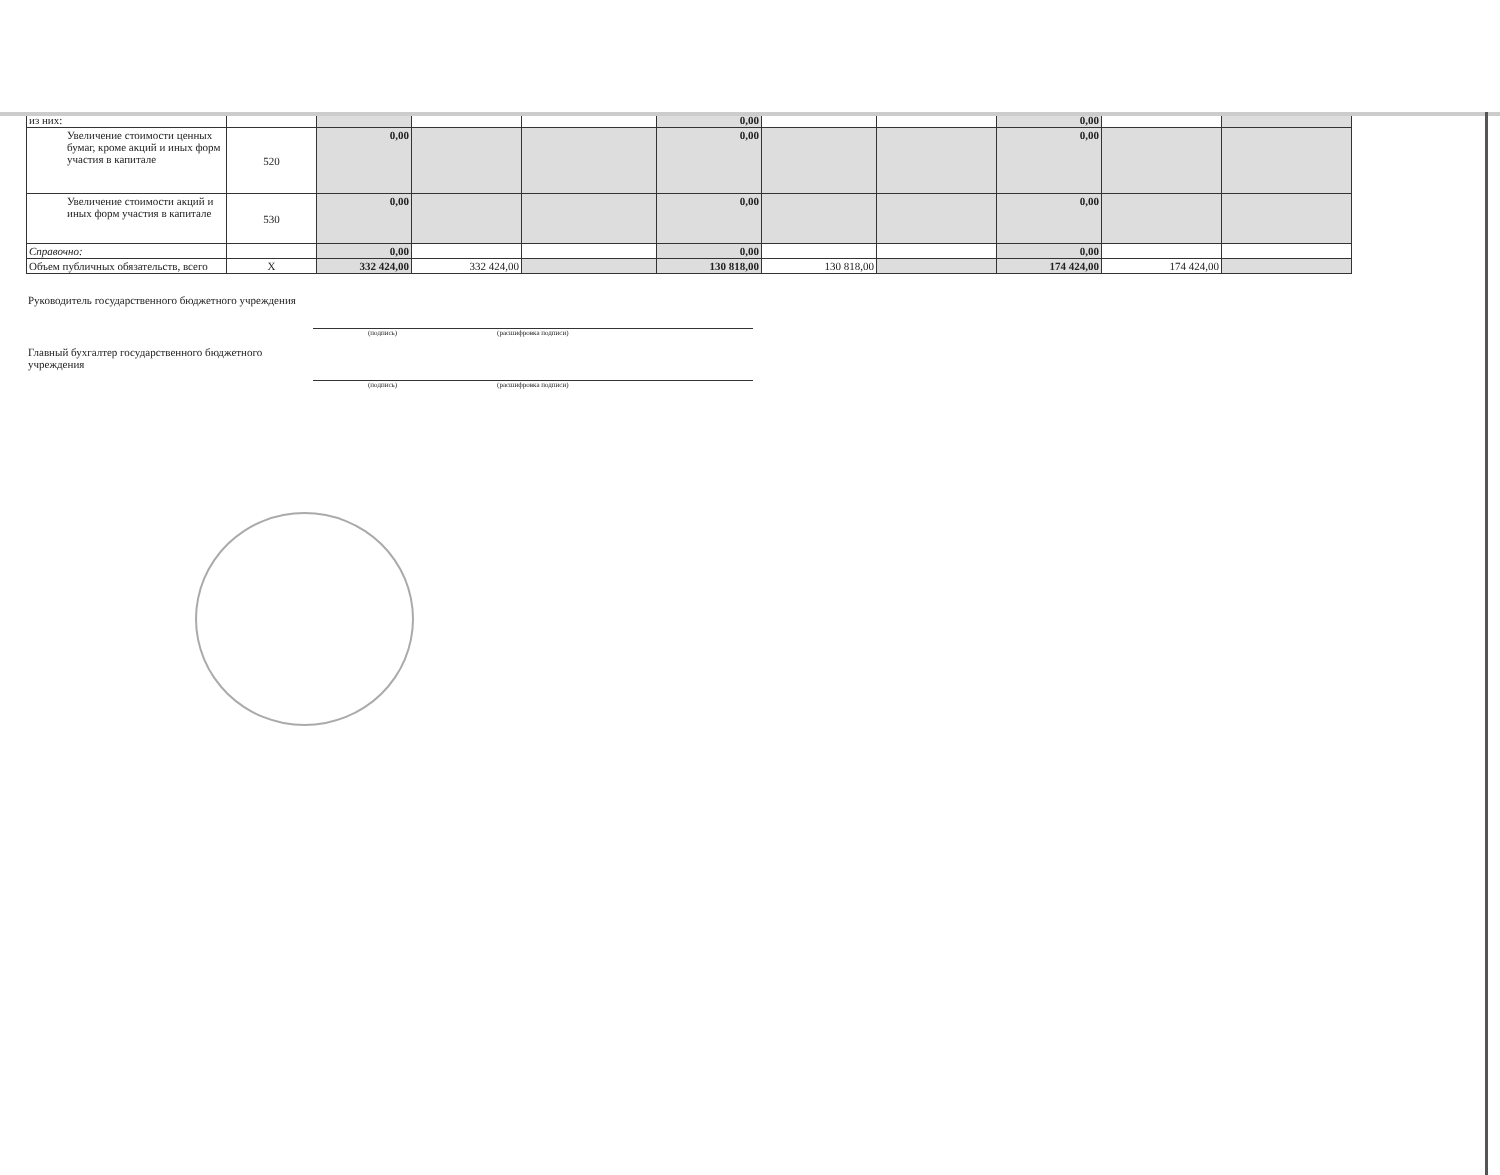| из них: | | | | | 0,00 | | | 0,00 | | |
| Увеличение стоимости ценных бумаг, кроме акций и иных форм участия в капитале | 520 | 0,00 | | | 0,00 | | | 0,00 | | |
| Увеличение стоимости акций и иных форм участия в капитале | 530 | 0,00 | | | 0,00 | | | 0,00 | | |
| Справочно: | | 0,00 | | | 0,00 | | | 0,00 | | |
| Объем публичных обязательств, всего | X | 332 424,00 | 332 424,00 | | 130 818,00 | 130 818,00 | | 174 424,00 | 174 424,00 | |
Руководитель государственного бюджетного учреждения
(подпись) (расшифровка подписи)
Главный бухгалтер государственного бюджетного учреждения
(подпись) (расшифровка подписи)